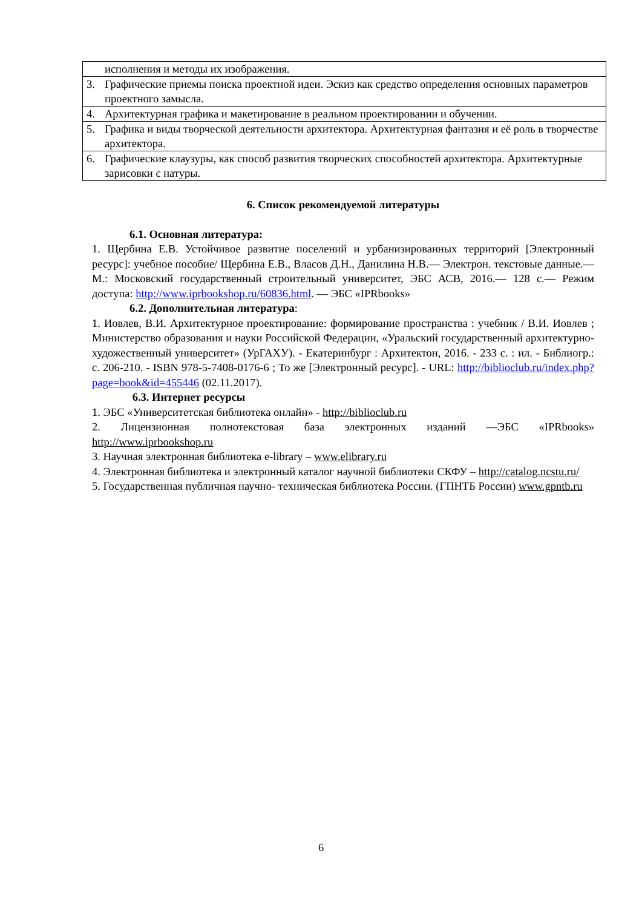| | исполнения и методы их изображения. |
| 3. | Графические приемы поиска проектной идеи. Эскиз как средство определения основных параметров проектного замысла. |
| 4. | Архитектурная графика и макетирование в реальном проектировании и обучении. |
| 5. | Графика и виды творческой деятельности архитектора. Архитектурная фантазия и её роль в творчестве архитектора. |
| 6. | Графические клаузуры, как способ развития творческих способностей архитектора. Архитектурные зарисовки с натуры. |
6. Список рекомендуемой литературы
6.1. Основная литература:
1. Щербина Е.В. Устойчивое развитие поселений и урбанизированных территорий [Электронный ресурс]: учебное пособие/ Щербина Е.В., Власов Д.Н., Данилина Н.В.— Электрон. текстовые данные.— М.: Московский государственный строительный университет, ЭБС АСВ, 2016.— 128 с.— Режим доступа: http://www.iprbookshop.ru/60836.html. — ЭБС «IPRbooks»
6.2. Дополнительная литература:
1. Иовлев, В.И. Архитектурное проектирование: формирование пространства : учебник / В.И. Иовлев ; Министерство образования и науки Российской Федерации, «Уральский государственный архитектурно-художественный университет» (УрГАХУ). - Екатеринбург : Архитектон, 2016. - 233 с. : ил. - Библиогр.: с. 206-210. - ISBN 978-5-7408-0176-6 ; То же [Электронный ресурс]. - URL: http://biblioclub.ru/index.php?page=book&id=455446 (02.11.2017).
6.3. Интернет ресурсы
1. ЭБС «Университетская библиотека онлайн» - http://biblioclub.ru
2. Лицензионная полнотекстовая база электронных изданий —ЭБС «IPRbooks» http://www.iprbookshop.ru
3. Научная электронная библиотека e-library – www.elibrary.ru
4. Электронная библиотека и электронный каталог научной библиотеки СКФУ – http://catalog.ncstu.ru/
5. Государственная публичная научно- техническая библиотека России. (ГПНТБ России) www.gpntb.ru
6